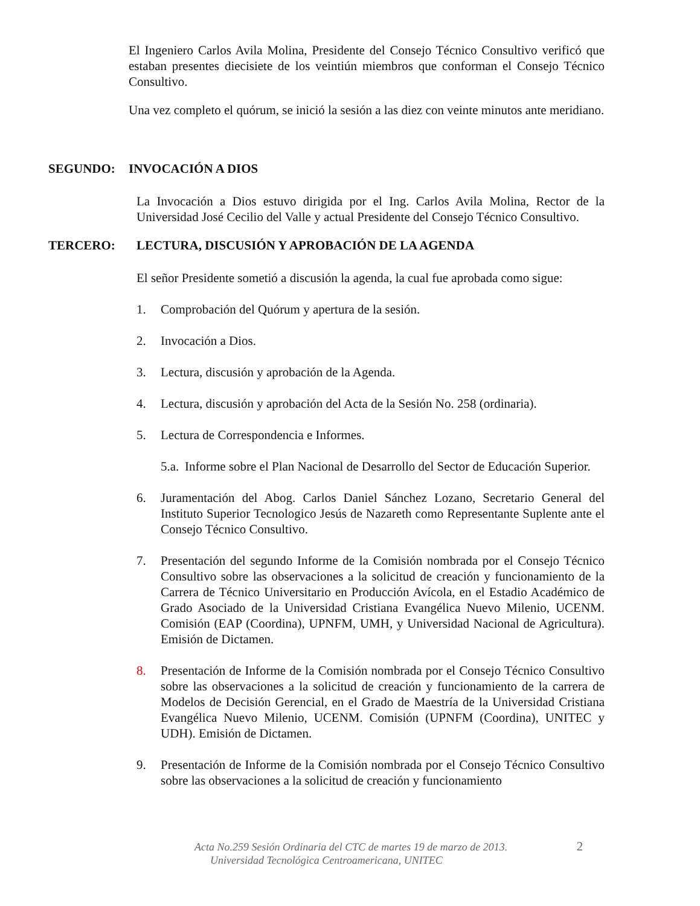El Ingeniero Carlos Avila Molina, Presidente del Consejo Técnico Consultivo verificó que estaban presentes diecisiete de los veintiún miembros que conforman el Consejo Técnico Consultivo.
Una vez completo el quórum, se inició la sesión a las diez con veinte minutos ante meridiano.
SEGUNDO: INVOCACIÓN A DIOS
La Invocación a Dios estuvo dirigida por el Ing. Carlos Avila Molina, Rector de la Universidad José Cecilio del Valle y actual Presidente del Consejo Técnico Consultivo.
TERCERO: LECTURA, DISCUSIÓN Y APROBACIÓN DE LA AGENDA
El señor Presidente sometió a discusión la agenda, la cual fue aprobada como sigue:
1. Comprobación del Quórum y apertura de la sesión.
2. Invocación a Dios.
3. Lectura, discusión y aprobación de la Agenda.
4. Lectura, discusión y aprobación del Acta de la Sesión No. 258 (ordinaria).
5. Lectura de Correspondencia e Informes.
5.a. Informe sobre el Plan Nacional de Desarrollo del Sector de Educación Superior.
6. Juramentación del Abog. Carlos Daniel Sánchez Lozano, Secretario General del Instituto Superior Tecnologico Jesús de Nazareth como Representante Suplente ante el Consejo Técnico Consultivo.
7. Presentación del segundo Informe de la Comisión nombrada por el Consejo Técnico Consultivo sobre las observaciones a la solicitud de creación y funcionamiento de la Carrera de Técnico Universitario en Producción Avícola, en el Estadio Académico de Grado Asociado de la Universidad Cristiana Evangélica Nuevo Milenio, UCENM. Comisión (EAP (Coordina), UPNFM, UMH, y Universidad Nacional de Agricultura). Emisión de Dictamen.
8. Presentación de Informe de la Comisión nombrada por el Consejo Técnico Consultivo sobre las observaciones a la solicitud de creación y funcionamiento de la carrera de Modelos de Decisión Gerencial, en el Grado de Maestría de la Universidad Cristiana Evangélica Nuevo Milenio, UCENM. Comisión (UPNFM (Coordina), UNITEC y UDH). Emisión de Dictamen.
9. Presentación de Informe de la Comisión nombrada por el Consejo Técnico Consultivo sobre las observaciones a la solicitud de creación y funcionamiento
Acta No.259 Sesión Ordinaria del CTC de martes 19 de marzo de 2013. 2
Universidad Tecnológica Centroamericana, UNITEC